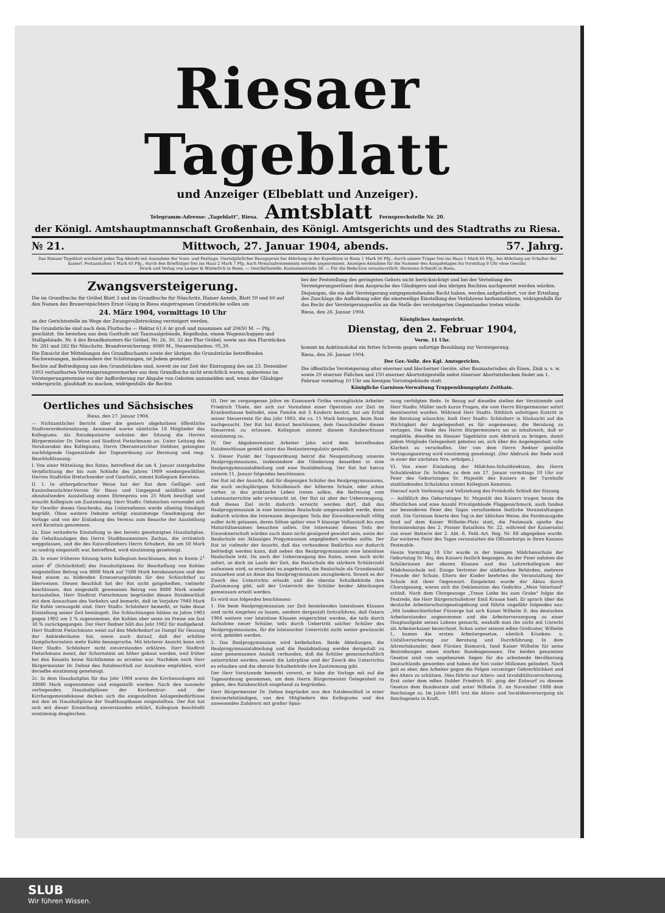Riesaer Tageblatt
und Anzeiger (Elbeblatt und Anzeiger).
Telegramm-Adresse: „Tageblatt", Riesa. Amtsblatt Fernsprechstelle Nr. 20.
der Königl. Amtshauptmannschaft Großenhain, des Königl. Amtsgerichts und des Stadtraths zu Riesa.
№ 21. Mittwoch, 27. Januar 1904, abends. 57. Jahrg.
Das Riesaer Tageblatt erscheint jeden Tag Abends mit Ausnahme der Sonn- und Festtage. Vierteljährlicher Bezugspreis bei Abholung in der Expedition in Riesa 1 Mark 50 Pfg., durch unsere Träger frei ins Haus 1 Mark 65 Pfg., bei Abholung am Schalter der kaiserl. Postanstalten 1 Mark 65 Pfg., durch den Briefträger frei ins Haus 2 Mark 7 Pfg. Auch Monatsabonnements werden angenommen. Anzeigen-Annahme für die Nummer des Ausgabetages bis Vormittag 9 Uhr ohne Gewähr.
Druck und Verlag von Langer & Winterlich in Riesa. — Geschäftsstelle: Kastanienstraße 59. — Für die Redaction verantwortlich: Hermann Schmidt in Riesa.
Zwangsversteigerung.
Die im Grundbuche für Gröbel Blatt 3 und im Grundbuche für Nünchritz, Hainer Anteils, Blatt 59 und 60 auf den Namen des Brauereipächters Ernst Göpig in Riesa eingetragenen Grundstücke sollen am
24. März 1904, vormittags 10 Uhr
an der Gerichtsstelle im Wege der Zwangsvollstreckung versteigert werden.
Die Grundstücke sind nach dem Flurbuche — Hektar 61,6 Ar groß und zusammen auf 20650 M. — Pfg. geschätzt. Sie bestehen aus dem Gasthofe mit Tanzsaalgebäude, Kegelbahn, einem Wagenschuppen und Stallgebäude, Nr. 4 des Brandkatasters für Gröbel, Nr. 26, 30, 32 der Flur Gröbel, sowie aus den Flurstücken Nr. 281 und 282 für Nünchritz. Brandversicherung: 8080 M., Steuereinheiten: 95,39.
Die Einsicht der Mitteilungen des Grundbuchamts sowie der übrigen die Grundstücke betreffenden Nachweisungen, insbesondere der Schätzungen, ist Jedem gestattet.
Rechte auf Befriedigung aus den Grundstücken sind, soweit sie zur Zeit der Eintragung des am 23. Dezember 1903 verlautbarten Versteigerungsvermerkes aus dem Grundbuche nicht ersichtlich waren, spätestens im Versteigerungstermine vor der Aufforderung zur Abgabe von Geboten anzumelden und, wenn der Gläubiger widerspricht, glaubhaft zu machen, widrigenfalls die Rechte
bei der Feststellung des geringsten Gebots nicht berücksichtigt und bei der Verteilung des Versteigerungserlöses dem Anspruche des Gläubigers und den übrigen Rechten nachgesetzt werden würden.
Diejenigen, die ein der Versteigerung entgegenstehendes Recht haben, werden aufgefordert, vor der Erteilung des Zuschlags die Aufhebung oder die einstweilige Einstellung des Verfahrens herbeizuführen, widrigenfalls für das Recht der Versteigerungserlös an die Stelle des versteigerten Gegenstandes treten würde.
Riesa, den 26. Januar 1904.
Königliches Amtsgericht.
Dienstag, den 2. Februar 1904,
Vorm. 11 Uhr.
kommt im Auktionslokal ein fettes Schwein gegen sofortige Bezahlung zur Versteigerung.
Riesa, den 26. Januar 1904.
Der Ger.-Vollz. des Kgl. Amtsgerichts.
Die öffentliche Versteigerung alter eiserner und blecherner Geräte, alter Baumaterialien als Eisen, Zink u. s. w. sowie 29 eiserner Fäßchen und 150 eiserner Abortsitzgestelle nebst tönerner Abortsitzbecken findet am 1. Februar vormittag 10 Uhr am hiesigen Vorratsgebäude statt.
Königliche Garnison-Verwaltung Truppenübungsplatz Zeithain.
Oertliches und Sächsisches
Riesa, den 27. Januar 1904.
— Nichtamtlicher Bericht über die gestern abgehaltene öffentliche Stadtverordnetensitzung. Anwesend waren sämtliche 18 Mitglieder des Kollegiums. Als Ratsdeputierte wohnten der Sitzung die Herren Bürgermeister Dr. Dehne und Stadtrat Pietschmann an. Unter Leitung des Vorsitzenden des Kollegiums, Herrn Oberamtsrichter Heldner, gelangten nachfolgende Gegenstände der Tagesordnung zur Beratung und resp. Beschlußfassung:
I. Von einer Mitteilung des Rates, betreffend die am 4. Januar stattgehabte Verpflichtung der bis zum Schluße des Jahres 1909 wiedergewählten Herren Stadträte Bretschneider und Gaschütz, nimmt Kollegium Kenntnis.
II. 1. In althergebrachter Weise hat der Rat dem Geflügel- und Kaninchenzüchter-Verein für Riesa und Umgegend anläßlich seiner abzuhaltenden Ausstellung einen Ehrenpreis von 25 Mark bewilligt und ersucht Kollegium um Zustimmung. Herr Stadtv. Oehmichen verwendet sich für Gewähr dieses Geschenks, das Unternehmen werde allseitig freudigst begrüßt. Ohne weitere Debatte erfolgt einstimmige Genehmigung der Vorlage und von der Einladung des Vereins zum Besuche der Ausstellung wird Kenntnis genommen.
2a. Eine veränderte Einstellung in den bereits genehmigten Haushaltplan, die Gehaltszulagen des Herrn Stadtbaumeisters Zschau, die irrtümlich weggelassen, und die des Ratsvollziehers Herrn Schubert, die um 50 Mark zu niedrig eingestellt war, betreffend, wird einstimmig genehmigt.
2b. In einer früheren Sitzung hatte Kollegium beschlossen, den in Konto 2<sup>1</sup> unter d<sup>1</sup> (Schlachthof) des Haushaltplanes für Beschaffung von Kohlen eingestellten Betrag von 8000 Mark auf 7500 Mark herabzusetzen und den Rest einem zu bildenden Erneuerungsfonds für den Schlachthof zu überweisen. Diesen Beschluß hat der Rat nicht gutgeheißen, vielmehr beschlossen, den eingestellt gewesenen Betrag von 8000 Mark wieder herzustellen. Herr Stadtrat Pietschmann begründet diesen Ratsbeschluß mit dem Anwachsen des Verkehrs und bemerkt, daß im Vorjahre 7940 Mark für Kohle verausgabt sind. Herr Stadtv. Schönherr bemerkt, er habe diese Einstellung seiner Zeit bemängelt. Die Schlachtungen hätten im Jahre 1903 gegen 1902 um 3 % zugenommen, die Kohlen aber seien im Preise um fast 30 % zurückgegangen. Der Herr Redner hält das Jahr 1902 für maßgebend. Herr Stadtrat Pietschmann weist auf den Mehrbedarf an Dampf für Heizung der Ankleideräume hin, sowie auch darauf, daß der erhöhte Dampfschornstein mehr Kohle beanspruche. Mit letzterer Ansicht kann sich Herr Stadtv. Schönherr nicht einverstanden erklären. Herr Stadtrat Pietschmann meint, der Schornstein sei höher gebaut worden, weil früher bei den Kesseln keine Stichflamme zu erzielen war. Nachdem noch Herr Bürgermeister Dr. Dehne den Ratsbeschluß zur Annahme empfohlen, wird derselbe einstimmig genehmigt.
2c. In dem Haushaltplan für das Jahr 1904 waren die Kirchenanlagen mit 30080 Mark angenommen und eingestellt worden. Nach den nunmehr vorliegenden Haushaltplänen der Kirchenärar- und der Kirchengemeindekasse decken sich die eingestellten Anlagenbedürfnisse mit den im Haushaltplane der Stadthauptkasse eingestellten. Der Rat hat sich mit dieser Einstellung einverstanden erklärt, Kollegium beschließt einstimmig desgleichen.
III. Der im vergangenen Jahre im Eisenwerk Gröba verunglückte Arbeiter Friedrich Thiele, der sich zur Vornahme einer Operation zur Zeit im Krankenhause befindet, eine Familie mit 5 Kindern besitzt, hat um Erlaß seiner Steuerreste für das Jahr 1903, die ca. 15 Mark betragen, beim Rate nachgesucht. Der Rat hat darauf beschlossen, dem Gesuchsteller diesen Steuerrest zu erlassen. Kollegium stimmt diesem Ratsbeschlusse einstimmig zu.
IV. Der Abgabenrestant Arbeiter Jahn wird dem betreffenden Ratsbeschlusse gemäß unter das Restantenregulativ gestellt.
V. Dieser Punkt der Tagesordnung betraf die Neugestaltung unseres Realprogymnasiums, insbesondere die Gliederung desselben in eine Realprogymnasialabteilung und eine Realabteilung. Der Rat hat hierzu unterm 11. Januar folgendes beschlossen:
Der Rat ist der Ansicht, daß für diejenigen Schüler des Realprogymnasiums, die nach sechsjährigem Schulbesuch der höheren Schule, oder schon vorher, in das praktische Leben treten sollen, die Befreiung vom Lateinunterrichte sehr erwünscht ist. Der Rat ist aber der Ueberzeugung, daß dieses Ziel nicht dadurch erreicht werden darf, daß das Realprogymnasium in eine lateinlose Realschule umgewandelt werde, denn dadurch würden die Interessen desjenigen Teils der Einwohnerschaft völlig außer Acht gelassen, deren Söhne später eine 9 klassige Vollanstalt bis zum Maturitätsexamen besuchen sollen. Die Interessen dieses Teils der Einwohnerschaft würden auch dann nicht genügend gewahrt sein, wenn der Realschule ein 3klassiges Progymnasium angegliedert werden sollte. Der Rat ist vielmehr der Ansicht, daß das vorhandene Bedürfnis nur dadurch befriedigt werden kann, daß neben das Realprogymnasium eine lateinlose Realschule tritt. Da nach der Ueberzeugung des Rates, wenn auch nicht sofort, so doch im Laufe der Zeit, die Realschule die stärkere Schülerzahl aufweisen wird, so erscheint es angebracht, die Realschule als Grundanstalt anzusehen und an diese das Realprogymnasium anzugliedern. Soweit es der Zweck des Unterrichts erlaubt und die oberste Schulbehörde ihre Zustimmung gibt, soll der Unterricht der Schüler beider Abteilungen gemeinsam erteilt werden.
Es wird nun folgendes beschlossen:
1. Die beim Realprogymnasium zur Zeit bestehenden lateinlosen Klassen sind nicht eingehen zu lassen, sondern dergestalt fortzuführen, daß Ostern 1904 weitere vier lateinlose Klassen eingerichtet werden, die teils durch Aufnahme neuer Schüler, teils durch Uebertritt solcher Schüler des Realprogymnasiums, für die lateinischer Unterricht nicht weiter gewünscht wird, gebildet werden.
2. Das Realprogymnasium wird beibehalten. Beide Abteilungen, die Realprogymnasialabteilung und die Realabteilung werden dergestalt zu einer gemeinsamen Anstalt verbunden, daß die Schüler gemeinschaftlich unterrichtet werden, soweit die Lehrpläne und der Zweck des Unterrichts es erlauben und die oberste Schulbehörde ihre Zustimmung gibt.
Der Herr Vorsitzende bemerkt vorerst, er habe die Vorlage mit auf die Tagesordnung genommen, um dem Herrn Bürgermeister Gelegenheit zu geben, den Ratsbeschluß eingehend zu begründen.
Herr Bürgermeister Dr. Dehne begründet nun den Ratsbeschluß in einer dreiviertelstündigen, von den Mitgliedern des Kollegiums und den anwesenden Zuhörern mit großer Span-
nung verfolgten Rede. In Bezug auf dieselbe stellen der Vorsitzende und Herr Stadtv. Müller noch kurze Fragen, die vom Herrn Bürgermeister sofort beantwortet wurden. Während Herr Stadtv. Röthlich sofortigen Eintritt in die Beratung wünschte, hielt Herr Stadtv. Schönherr in Rücksicht auf die Wichtigkeit der Angelegenheit es für angemessen, die Beratung zu vertagen. Die Rede des Herrn Bürgermeisters sei so inhaltreich, daß er empfehle, dieselbe im Riesaer Tageblatte zum Abdruck zu bringen, damit jedem Mitgliede Gelegenheit geboten sei, sich über die Angelegenheit volle Klarheit zu verschaffen. Der von dem Herrn Redner gestellte Vertagungsantrag wird einstimmig genehmigt. (Der Abdruck der Rede wird in einer der nächsten Nrn. erfolgen.)
VI. Von einer Einladung der Mädchen-Schuldirektion, des Herrn Schuldirektor Dr. Schöne, zu dem am 27. Januar vormittags 10 Uhr zur Feier des Geburtstages Sr. Majestät des Kaisers in der Turnhalle stattfindenden Schulaktus nimmt Kollegium Kenntnis.
Hierauf nach Vorlesung und Vollziehung des Protokolls Schluß der Sitzung.
— Anläßlich des Geburtstages Sr. Majestät des Kaisers trugen heute die öffentlichen und eine Anzahl Privatgebäude Flaggenschmuck, auch fanden zur besonderen Feier des Tages verschiedene festliche Veranstaltungen statt. Die Garnison feierte den Tag in der üblichen Weise; die Paroleausgabe fand auf dem Kaiser Wilhelm-Platz statt, die Festmusik spielte das Hornistenkorps des 2. Pionier Bataillons Nr. 22, während der Kaisersalut von einer Batterie der 2. Abt. 6. Feld.-Art. Reg. Nr. 68 abgegeben wurde. Zur weiteren Feier des Tages veranstalten die Offizierkorps in ihren Kasinos Festmahle.
Heute Vormittag 10 Uhr wurde in der hiesigen Mädchenschule der Geburtstag Sr. Maj. des Kaisers festlich begangen. An der Feier nahmen die Schülerinnen der oberen Klassen und das Lehrerkollegium der Mädchenschule teil. Einige Vertreter der städtischen Behörden, mehrere Freunde der Schule, Eltern der Kinder beehrten die Veranstaltung der Schule mit ihrer Gegenwart. Eingeleitet wurde der Aktus durch Choralgesang, woran sich die Deklamation des Gedichts „Mein Vaterland" schloß. Nach dem Chorgesange „Treue Liebe bis zum Grabe" folgte die Festrede, die Herr Bürgerschullehrer Emil Krause hielt. Er sprach über die deutsche Arbeiterschutzgesetzgebung und führte ungefähr folgendes aus: „Mit landesväterlicher Fürsorge hat sich Kaiser Wilhelm II. des deutschen Arbeiterstandes angenommen und die Arbeiterversorgung zu einer Hauptaufgabe seines Lebens gemacht, weshalb man ihn nicht mit Unrecht als Arbeiterkaiser bezeichnet. Schon unter seinem edlen Großvater, Wilhelm I., kamen die ersten Arbeitergesetze, nämlich Kranken- u. Unfallversicherung zur Beratung und Durchführung. In dem Altreichskanzler, dem Fürsten Bismarck, fand Kaiser Wilhelm für seine Bestrebungen einen starken Bundesgenossen. Die beiden genannten Gesetze sind von ungeheurem Segen für die arbeitende Bevölkerung Deutschlands geworden und haben die Not vieler Millionen gelindert. Noch galt es aber, den Arbeiter gegen die Folgen vorzeitiger Gebrechlichkeit und des Alters zu schützen. Dies führte zur Alters- und Invaliditätsversicherung. Erst unter dem edlen Dulder Friedrich III. ging der Entwurf zu diesem Gesetze dem Bundesrate und unter Wilhelm II. im November 1888 dem Reichstage zu. Im Jahre 1891 trat die Alters- und Invalidenversorgung als Reichsgesetz in Kraft.
SLUB
Wir führen Wissen.